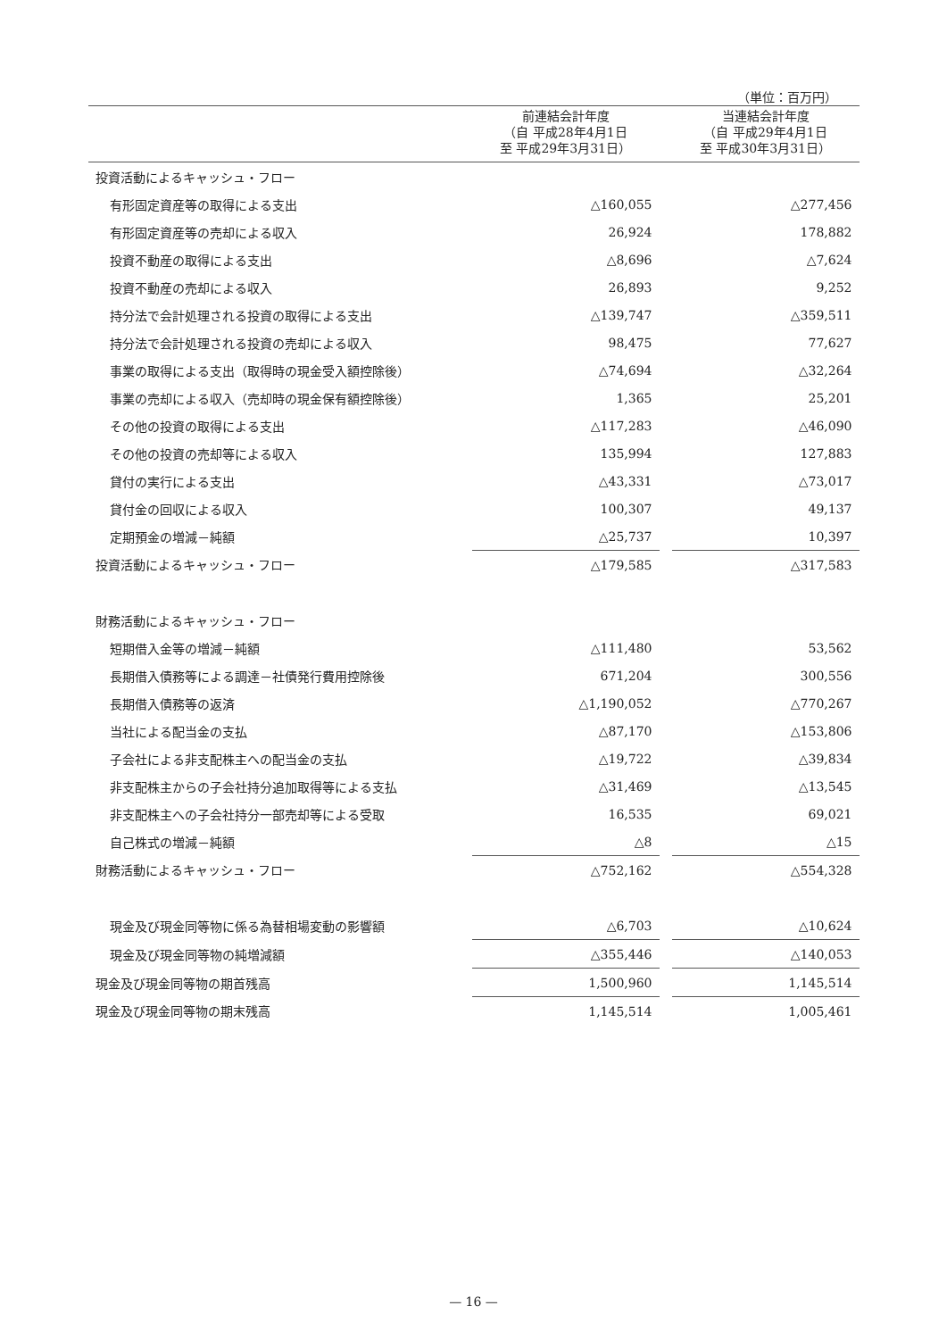（単位：百万円）
| | 前連結会計年度 （自 平成28年4月1日 至 平成29年3月31日） | | 当連結会計年度 （自 平成29年4月1日 至 平成30年3月31日） |
| --- | --- | --- | --- |
| 投資活動によるキャッシュ・フロー | | | |
| 有形固定資産等の取得による支出 | △160,055 | | △277,456 |
| 有形固定資産等の売却による収入 | 26,924 | | 178,882 |
| 投資不動産の取得による支出 | △8,696 | | △7,624 |
| 投資不動産の売却による収入 | 26,893 | | 9,252 |
| 持分法で会計処理される投資の取得による支出 | △139,747 | | △359,511 |
| 持分法で会計処理される投資の売却による収入 | 98,475 | | 77,627 |
| 事業の取得による支出（取得時の現金受入額控除後） | △74,694 | | △32,264 |
| 事業の売却による収入（売却時の現金保有額控除後） | 1,365 | | 25,201 |
| その他の投資の取得による支出 | △117,283 | | △46,090 |
| その他の投資の売却等による収入 | 135,994 | | 127,883 |
| 貸付の実行による支出 | △43,331 | | △73,017 |
| 貸付金の回収による収入 | 100,307 | | 49,137 |
| 定期預金の増減－純額 | △25,737 | | 10,397 |
| 投資活動によるキャッシュ・フロー | △179,585 | | △317,583 |
| 財務活動によるキャッシュ・フロー | | | |
| 短期借入金等の増減－純額 | △111,480 | | 53,562 |
| 長期借入債務等による調達－社債発行費用控除後 | 671,204 | | 300,556 |
| 長期借入債務等の返済 | △1,190,052 | | △770,267 |
| 当社による配当金の支払 | △87,170 | | △153,806 |
| 子会社による非支配株主への配当金の支払 | △19,722 | | △39,834 |
| 非支配株主からの子会社持分追加取得等による支払 | △31,469 | | △13,545 |
| 非支配株主への子会社持分一部売却等による受取 | 16,535 | | 69,021 |
| 自己株式の増減－純額 | △8 | | △15 |
| 財務活動によるキャッシュ・フロー | △752,162 | | △554,328 |
| 現金及び現金同等物に係る為替相場変動の影響額 | △6,703 | | △10,624 |
| 現金及び現金同等物の純増減額 | △355,446 | | △140,053 |
| 現金及び現金同等物の期首残高 | 1,500,960 | | 1,145,514 |
| 現金及び現金同等物の期末残高 | 1,145,514 | | 1,005,461 |
— 16 —